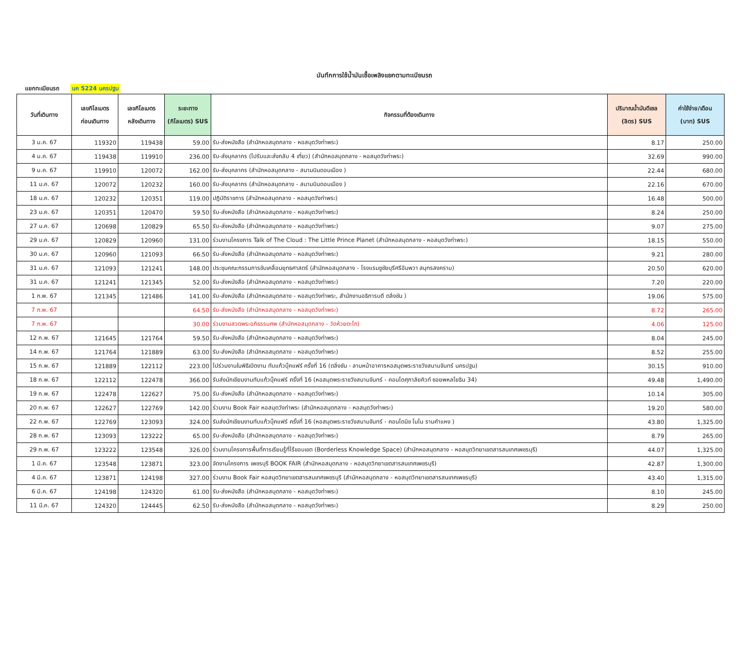บันทึกการใช้น้ำมันเชื้อเพลิงแยกตามทะเบียนรถ
แยกทะเบียนรถ นค 5224 นครปฐม
| วันที่เดินทาง | เลขกิโลเมตร ก่อนเดินทาง | เลขกิโลเมตร หลังเดินทาง | ระยะทาง (กิโลเมตร) SUS | กิจกรรมที่ต้องเดินทาง | ปริมาณน้ำมันดีเซล (ลิตร) SUS | ค่าใช้จ่าย/เดือน (บาท) SUS |
| --- | --- | --- | --- | --- | --- | --- |
| 3 ม.ค. 67 | 119320 | 119438 | 59.00 | รับ-ส่งหนังสือ (สำนักหอสมุดกลาง - หอสมุดวังท่าพระ) | 8.17 | 250.00 |
| 4 ม.ค. 67 | 119438 | 119910 | 236.00 | รับ-ส่งบุคลากร (ไปรับและส่งกลับ 4 เที่ยว) (สำนักหอสมุดกลาง - หอสมุดวังท่าพระ) | 32.69 | 990.00 |
| 9 ม.ค. 67 | 119910 | 120072 | 162.00 | รับ-ส่งบุคลากร (สำนักหอสมุดกลาง - สนามบินดอนเมือง ) | 22.44 | 680.00 |
| 11 ม.ค. 67 | 120072 | 120232 | 160.00 | รับ-ส่งบุคลากร (สำนักหอสมุดกลาง - สนามบินดอนเมือง ) | 22.16 | 670.00 |
| 18 ม.ค. 67 | 120232 | 120351 | 119.00 | ปฏิบัติราชการ (สำนักหอสมุดกลาง - หอสมุดวังท่าพระ) | 16.48 | 500.00 |
| 23 ม.ค. 67 | 120351 | 120470 | 59.50 | รับ-ส่งหนังสือ (สำนักหอสมุดกลาง - หอสมุดวังท่าพระ) | 8.24 | 250.00 |
| 27 ม.ค. 67 | 120698 | 120829 | 65.50 | รับ-ส่งหนังสือ (สำนักหอสมุดกลาง - หอสมุดวังท่าพระ) | 9.07 | 275.00 |
| 29 ม.ค. 67 | 120829 | 120960 | 131.00 | ร่วมงานโครงการ Talk of The Cloud : The Little Prince Planet (สำนักหอสมุดกลาง - หอสมุดวังท่าพระ) | 18.15 | 550.00 |
| 30 ม.ค. 67 | 120960 | 121093 | 66.50 | รับ-ส่งหนังสือ (สำนักหอสมุดกลาง - หอสมุดวังท่าพระ) | 9.21 | 280.00 |
| 31 ม.ค. 67 | 121093 | 121241 | 148.00 | ประชุมคณะกรรมการขับเคลื่อนยุทธศาสตร์ (สำนักหอสมุดกลาง - โรงแรมชูชัยบุรีศรีอัมพวา สมุทรสงคราม) | 20.50 | 620.00 |
| 31 ม.ค. 67 | 121241 | 121345 | 52.00 | รับ-ส่งหนังสือ (สำนักหอสมุดกลาง - หอสมุดวังท่าพระ) | 7.20 | 220.00 |
| 1 ก.พ. 67 | 121345 | 121486 | 141.00 | รับ-ส่งหนังสือ (สำนักหอสมุดกลาง - หอสมุดวังท่าพระ, สำนักงานอธิการบดี ตลิ่งชัน ) | 19.06 | 575.00 |
| 7 ก.พ. 67 | | | 64.50 | รับ-ส่งหนังสือ (สำนักหอสมุดกลาง - หอสมุดวังท่าพระ) | 8.72 | 265.00 |
| 7 ก.พ. 67 | | | 30.00 | ร่วมงานสวดพระอภิธรรมศพ (สำนักหอสมุดกลาง - วัดห้วยตะโก) | 4.06 | 125.00 |
| 12 ก.พ. 67 | 121645 | 121764 | 59.50 | รับ-ส่งหนังสือ (สำนักหอสมุดกลาง - หอสมุดวังท่าพระ) | 8.04 | 245.00 |
| 14 ก.พ. 67 | 121764 | 121889 | 63.00 | รับ-ส่งหนังสือ (สำนักหอสมุดกลาง - หอสมุดวังท่าพระ) | 8.52 | 255.00 |
| 15 ก.พ. 67 | 121889 | 122112 | 223.00 | ไปร่วมงานในพิธีเปิดงาน ทับแก้วบุ๊คแฟร์ ครั้งที่ 16 (ตลิ่งชัน - ลานหน้าอาคารหอสมุดพระราชวังสนามจันทร์ นครปฐม) | 30.15 | 910.00 |
| 18 ก.พ. 67 | 122112 | 122478 | 366.00 | รับส่งนักเขียนงานทับแก้วบุ๊คแฟร์ ครั้งที่ 16 (หอสมุดพระราชวังสนามจันทร์ - คอนโดศุภาลัยคิวท์ ซอยพหลโยธิน 34) | 49.48 | 1,490.00 |
| 19 ก.พ. 67 | 122478 | 122627 | 75.00 | รับ-ส่งหนังสือ (สำนักหอสมุดกลาง - หอสมุดวังท่าพระ) | 10.14 | 305.00 |
| 20 ก.พ. 67 | 122627 | 122769 | 142.00 | ร่วมงาน Book Fair หอสมุดวังท่าพระ (สำนักหอสมุดกลาง - หอสมุดวังท่าพระ) | 19.20 | 580.00 |
| 22 ก.พ. 67 | 122769 | 123093 | 324.00 | รับส่งนักเขียนงานทับแก้วบุ๊คแฟร์ ครั้งที่ 16 (หอสมุดพระราชวังสนามจันทร์ - คอนโดนิช โมโน รามคำแหง ) | 43.80 | 1,325.00 |
| 28 ก.พ. 67 | 123093 | 123222 | 65.00 | รับ-ส่งหนังสือ (สำนักหอสมุดกลาง - หอสมุดวังท่าพระ) | 8.79 | 265.00 |
| 29 ก.พ. 67 | 123222 | 123548 | 326.00 | ร่วมงานโครงการพื้นที่การเรียนรู้ที่ไร้ขอบเขต (Borderless Knowledge Space) (สำนักหอสมุดกลาง - หอสมุดวิทยาเขตสารสนเทศเพชรบุรี) | 44.07 | 1,325.00 |
| 1 มี.ค. 67 | 123548 | 123871 | 323.00 | จัดงานโครงการ เพชรบุรี BOOK FAIR (สำนักหอสมุดกลาง - หอสมุดวิทยาเขตสารสนเทศเพชรบุรี) | 42.87 | 1,300.00 |
| 4 มี.ค. 67 | 123871 | 124198 | 327.00 | ร่วมงาน Book Fair หอสมุดวิทยาเขตสารสนเทศเพชรบุรี (สำนักหอสมุดกลาง - หอสมุดวิทยาเขตสารสนเทศเพชรบุรี) | 43.40 | 1,315.00 |
| 6 มี.ค. 67 | 124198 | 124320 | 61.00 | รับ-ส่งหนังสือ (สำนักหอสมุดกลาง - หอสมุดวังท่าพระ) | 8.10 | 245.00 |
| 11 มี.ค. 67 | 124320 | 124445 | 62.50 | รับ-ส่งหนังสือ (สำนักหอสมุดกลาง - หอสมุดวังท่าพระ) | 8.29 | 250.00 |